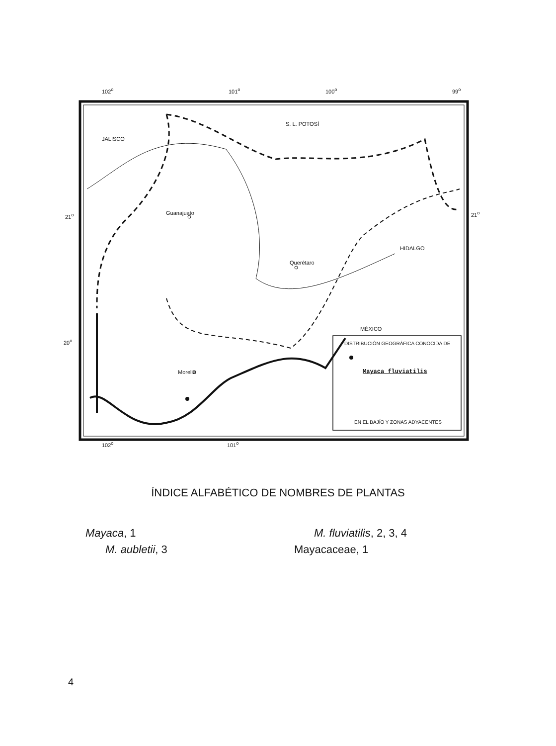102<sup>o</sup> 101<sup>o</sup> 100<sup>o</sup> 99<sup>o</sup>
JALISCO
S. L. POTOSÍ
Guanajuato 21<sup>o</sup> 21<sup>o</sup>
HIDALGO
Querétaro
MÉXICO
20<sup>o</sup> DISTRIBUCIÓN GEOGRÁFICA CONOCIDA DE
Morelia Mayaca fluviatilis
EN EL BAJÍO Y ZONAS ADYACENTES
102<sup>o</sup> 101<sup>o</sup>
ÍNDICE ALFABÉTICO DE NOMBRES DE PLANTAS
Mayaca, 1
M. aubletii, 3
M. fluviatilis, 2, 3, 4
Mayacaceae, 1
4